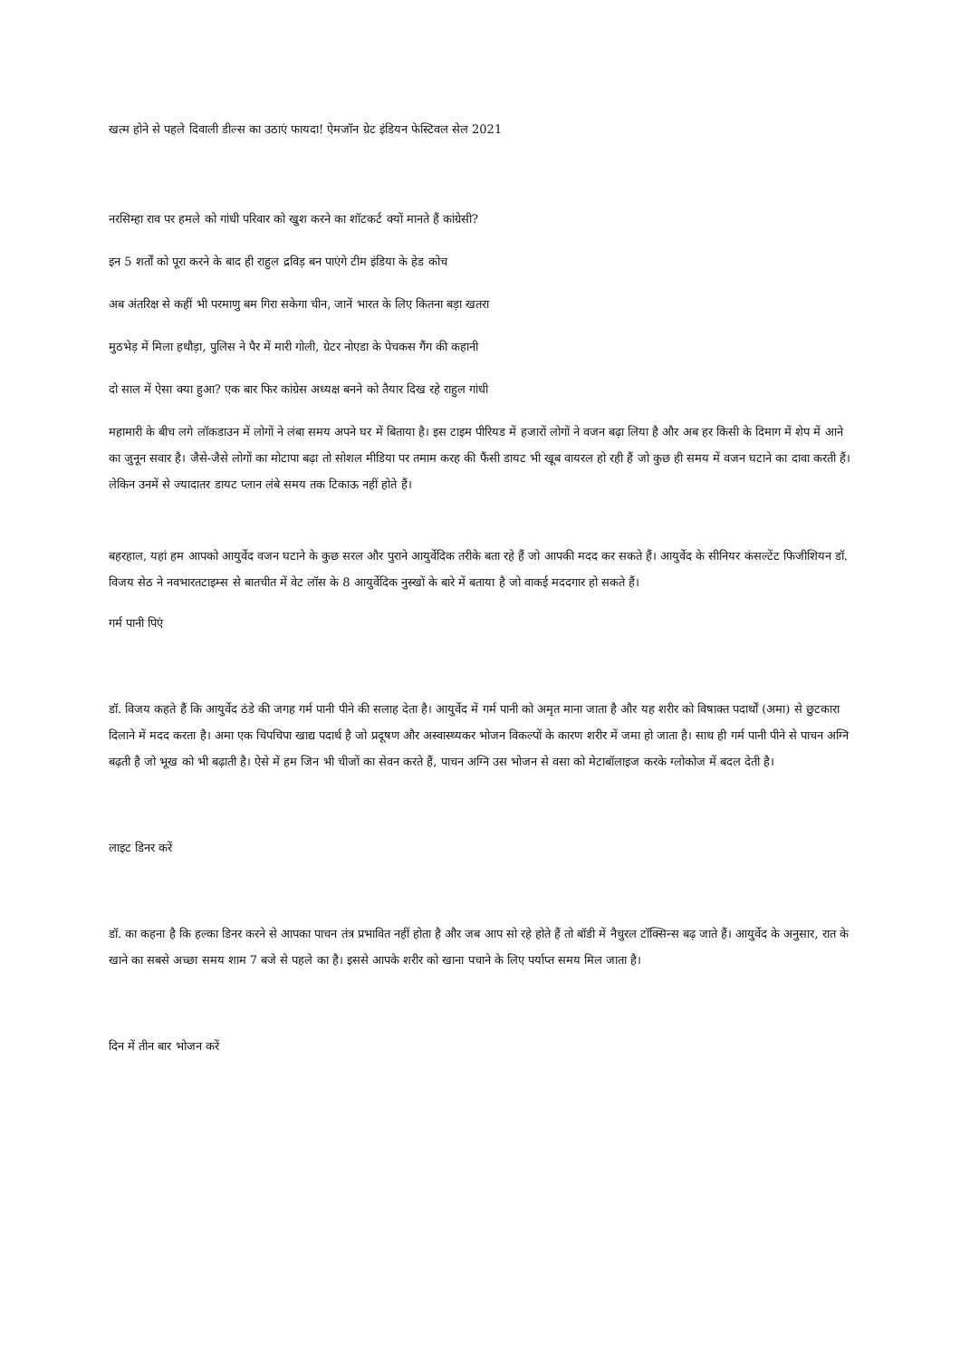खत्म होने से पहले दिवाली डील्स का उठाएं फायदा! ऐमजॉन ग्रेट इंडियन फेस्टिवल सेल 2021
नरसिम्हा राव पर हमले को गांधी परिवार को खुश करने का शॉटकर्ट क्यों मानते हैं कांग्रेसी?
इन 5 शर्तों को पूरा करने के बाद ही राहुल द्रविड़ बन पाएंगे टीम इंडिया के हेड कोच
अब अंतरिक्ष से कहीं भी परमाणु बम गिरा सकेगा चीन, जानें भारत के लिए कितना बड़ा खतरा
मुठभेड़ में मिला हथौड़ा, पुलिस ने पैर में मारी गोली, ग्रेटर नोएडा के पेचकस गैंग की कहानी
दो साल में ऐसा क्या हुआ? एक बार फिर कांग्रेस अध्यक्ष बनने को तैयार दिख रहे राहुल गांधी
महामारी के बीच लगे लॉकडाउन में लोगों ने लंबा समय अपने घर में बिताया है। इस टाइम पीरियड में हजारों लोगों ने वजन बढ़ा लिया है और अब हर किसी के दिमाग में शेप में आने का जुनून सवार है। जैसे-जैसे लोगों का मोटापा बढ़ा तो सोशल मीडिया पर तमाम करह की फैंसी डायट भी खूब वायरल हो रही हैं जो कुछ ही समय में वजन घटाने का दावा करती हैं। लेकिन उनमें से ज्यादातर डायट प्लान लंबे समय तक टिकाऊ नहीं होते हैं।
बहरहाल, यहां हम आपको आयुर्वेद वजन घटाने के कुछ सरल और पुराने आयुर्वेदिक तरीके बता रहे हैं जो आपकी मदद कर सकते हैं। आयुर्वेद के सीनियर कंसल्टेंट फिजीशियन डॉ. विजय सेठ ने नवभारतटाइम्स से बातचीत में वेट लॉस के 8 आयुर्वेदिक नुस्खों के बारे में बताया है जो वाकई मददगार हो सकते हैं।
गर्म पानी पिएं
डॉ. विजय कहते हैं कि आयुर्वेद ठंडे की जगह गर्म पानी पीने की सलाह देता है। आयुर्वेद में गर्म पानी को अमृत माना जाता है और यह शरीर को विषाक्त पदार्थों (अमा) से छुटकारा दिलाने में मदद करता है। अमा एक चिपचिपा खाद्य पदार्थ है जो प्रदूषण और अस्वास्थ्यकर भोजन विकल्पों के कारण शरीर में जमा हो जाता है। साथ ही गर्म पानी पीने से पाचन अग्नि बढ़ती है जो भूख को भी बढ़ाती है। ऐसे में हम जिन भी चीजों का सेवन करते हैं, पाचन अग्नि उस भोजन से वसा को मेटाबॉलाइज करके ग्लोकोज में बदल देती है।
लाइट डिनर करें
डॉ. का कहना है कि हल्का डिनर करने से आपका पाचन तंत्र प्रभावित नहीं होता है और जब आप सो रहे होते हैं तो बॉडी में नैचुरल टॉक्सिन्स बढ़ जाते हैं। आयुर्वेद के अनुसार, रात के खाने का सबसे अच्छा समय शाम 7 बजे से पहले का है। इससे आपके शरीर को खाना पचाने के लिए पर्याप्त समय मिल जाता है।
दिन में तीन बार भोजन करें